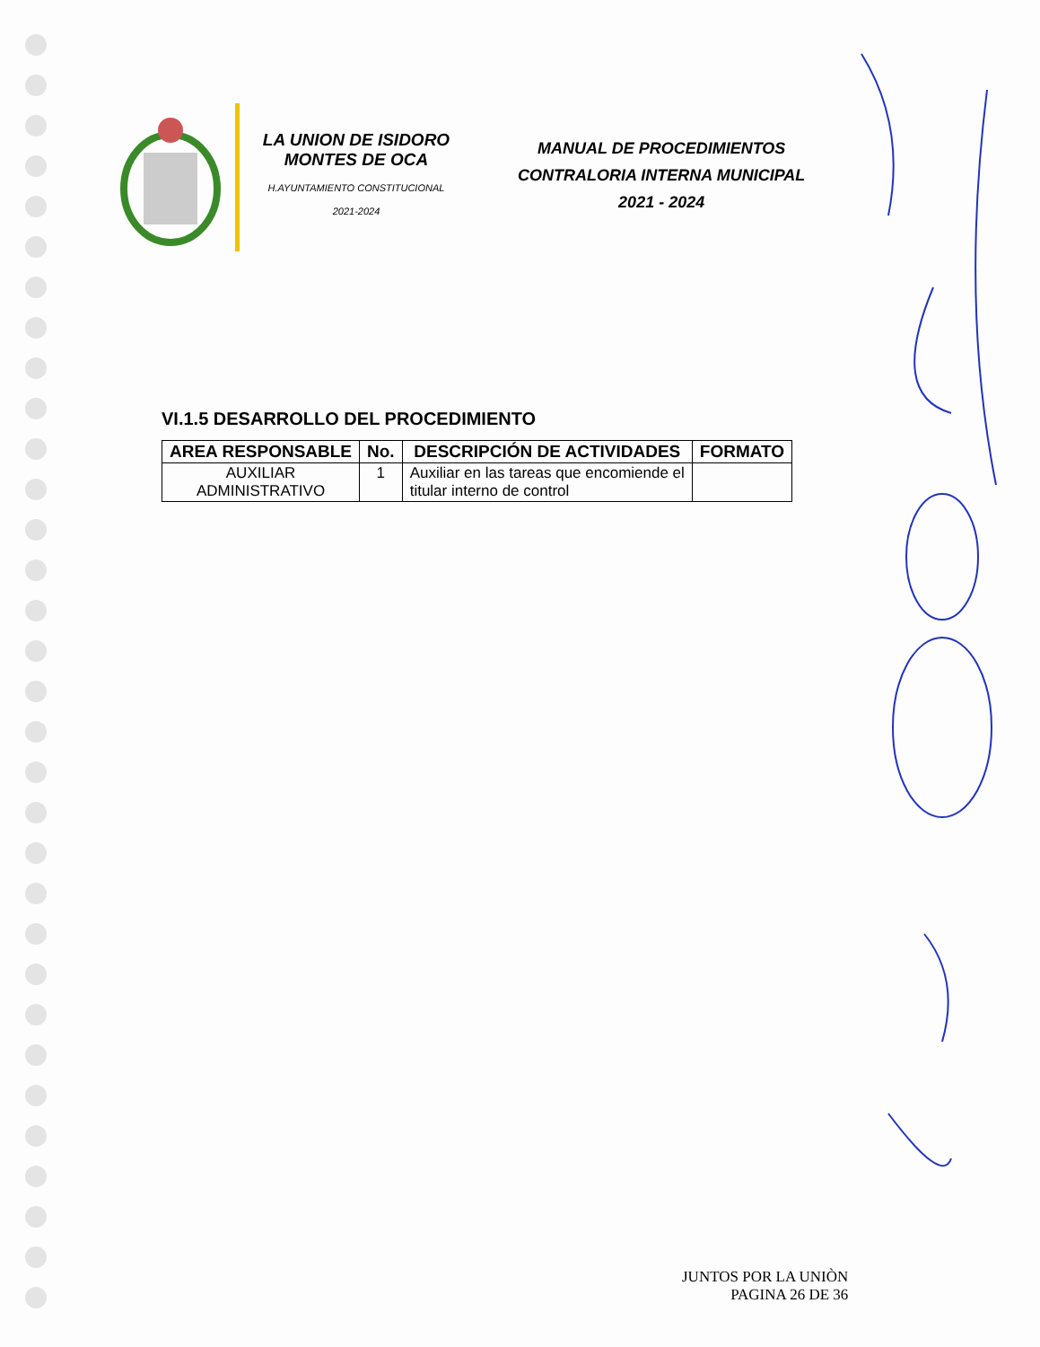LA UNION DE ISIDORO
MONTES DE OCA
H.AYUNTAMIENTO CONSTITUCIONAL
2021-2024
MANUAL DE PROCEDIMIENTOS
CONTRALORIA INTERNA MUNICIPAL
2021 - 2024
VI.1.5 DESARROLLO DEL PROCEDIMIENTO
| AREA RESPONSABLE | No. | DESCRIPCIÓN DE ACTIVIDADES | FORMATO |
| --- | --- | --- | --- |
| AUXILIAR ADMINISTRATIVO | 1 | Auxiliar en las tareas que encomiende el titular interno de control | |
JUNTOS POR LA UNIÒN
PAGINA 26 DE 36